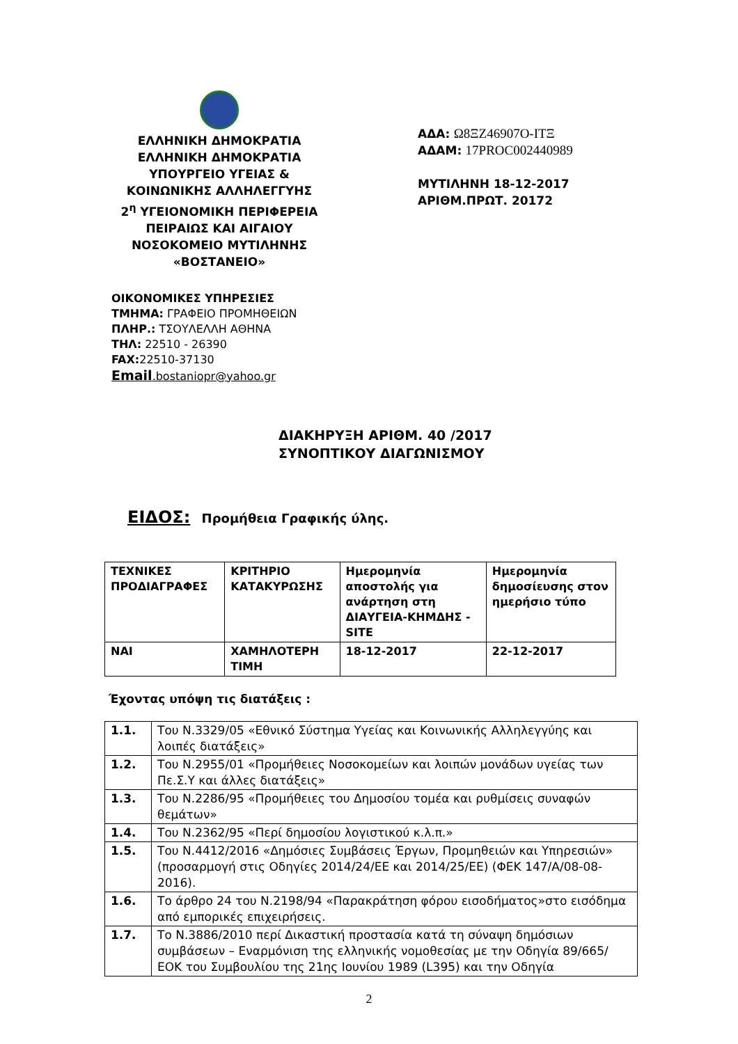ΕΛΛΗΝΙΚΗ ΔΗΜΟΚΡΑΤΙΑ
ΕΛΛΗΝΙΚΗ ΔΗΜΟΚΡΑΤΙΑ
ΥΠΟΥΡΓΕΙΟ ΥΓΕΙΑΣ &
ΚΟΙΝΩΝΙΚΗΣ ΑΛΛΗΛΕΓΓΥΗΣ
2<sup>η</sup> ΥΓΕΙΟΝΟΜΙΚΗ ΠΕΡΙΦΕΡΕΙΑ
ΠΕΙΡΑΙΩΣ ΚΑΙ ΑΙΓΑΙΟΥ
ΝΟΣΟΚΟΜΕΙΟ ΜΥΤΙΛΗΝΗΣ
«ΒΟΣΤΑΝΕΙΟ»
ΑΔΑ: Ω8ΞΖ46907Ο-ΙΤΞ
ΑΔΑΜ: 17PROC002440989
ΜΥΤΙΛΗΝΗ 18-12-2017
ΑΡΙΘΜ.ΠΡΩΤ. 20172
ΟΙΚΟΝΟΜΙΚΕΣ ΥΠΗΡΕΣΙΕΣ
ΤΜΗΜΑ: ΓΡΑΦΕΙΟ ΠΡΟΜΗΘΕΙΩΝ
ΠΛΗΡ.: ΤΣΟΥΛΕΛΛΗ ΑΘΗΝΑ
ΤΗΛ: 22510 - 26390
FAX: 22510-37130
Email.bostaniopr@yahoo.gr
ΔΙΑΚΗΡΥΞΗ ΑΡΙΘΜ. 40 /2017
ΣΥΝΟΠΤΙΚΟΥ ΔΙΑΓΩΝΙΣΜΟΥ
ΕΙΔΟΣ: Προμήθεια Γραφικής ύλης.
| ΤΕΧΝΙΚΕΣ ΠΡΟΔΙΑΓΡΑΦΕΣ | ΚΡΙΤΗΡΙΟ ΚΑΤΑΚΥΡΩΣΗΣ | Ημερομηνία αποστολής για ανάρτηση στη ΔΙΑΥΓΕΙΑ-ΚΗΜΔΗΣ -SITE | Ημερομηνία δημοσίευσης στον ημερήσιο τύπο |
| ΝΑΙ | ΧΑΜΗΛΟΤΕΡΗ ΤΙΜΗ | 18-12-2017 | 22-12-2017 |
Έχοντας υπόψη τις διατάξεις :
| 1.1. | Του Ν.3329/05 «Εθνικό Σύστημα Υγείας και Κοινωνικής Αλληλεγγύης και λοιπές διατάξεις» |
| 1.2. | Του Ν.2955/01 «Προμήθειες Νοσοκομείων και λοιπών μονάδων υγείας των Πε.Σ.Υ και άλλες διατάξεις» |
| 1.3. | Του Ν.2286/95 «Προμήθειες του Δημοσίου τομέα και ρυθμίσεις συναφών θεμάτων» |
| 1.4. | Του Ν.2362/95 «Περί δημοσίου λογιστικού κ.λ.π.» |
| 1.5. | Του Ν.4412/2016 «Δημόσιες Συμβάσεις Έργων, Προμηθειών και Υπηρεσιών» (προσαρμογή στις Οδηγίες 2014/24/ΕΕ και 2014/25/ΕΕ) (ΦΕΚ 147/Α/08-08-2016). |
| 1.6. | Το άρθρο 24 του Ν.2198/94 «Παρακράτηση φόρου εισοδήματος»στο εισόδημα από εμπορικές επιχειρήσεις. |
| 1.7. | Το Ν.3886/2010 περί Δικαστική προστασία κατά τη σύναψη δημόσιων συμβάσεων – Εναρμόνιση της ελληνικής νομοθεσίας με την Οδηγία 89/665/ΕΟΚ του Συμβουλίου της 21ης Ιουνίου 1989 (L395) και την Οδηγία |
2